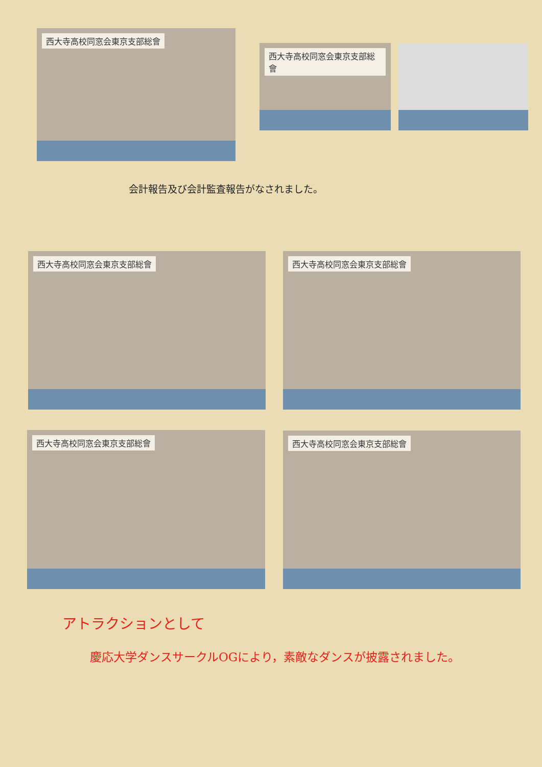西大寺高校同窓会東京支部総會
西大寺高校同窓会東京支部総會
会計報告及び会計監査報告がなされました。
西大寺高校同窓会東京支部総會 西大寺高校同窓会東京支部総會
西大寺高校同窓会東京支部総會 西大寺高校同窓会東京支部総會
アトラクションとして
慶応大学ダンスサークルOGにより，素敵なダンスが披露されました。